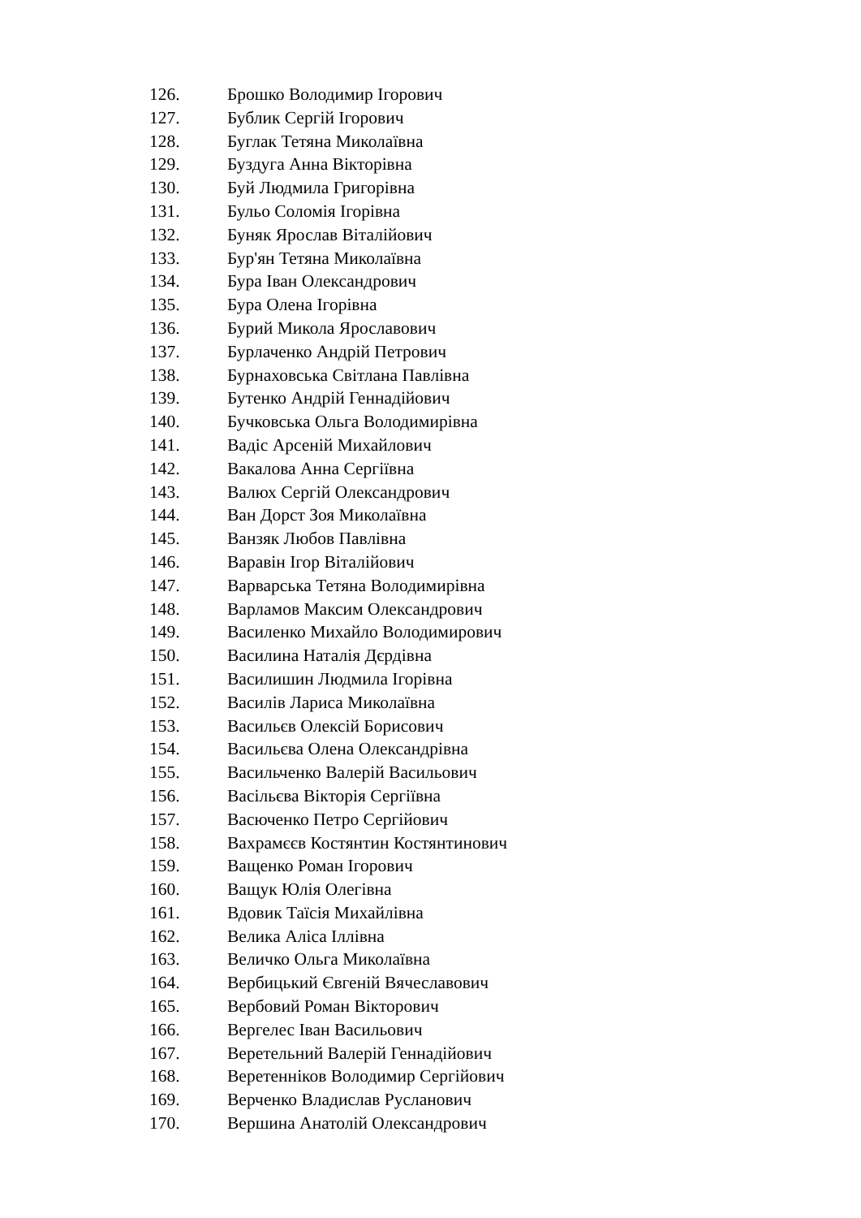126. Брошко Володимир Ігорович
127. Бублик Сергій Ігорович
128. Буглак Тетяна Миколаївна
129. Буздуга Анна Вікторівна
130. Буй Людмила Григорівна
131. Бульо Соломія Ігорівна
132. Буняк Ярослав Віталійович
133. Бур'ян Тетяна Миколаївна
134. Бура Іван Олександрович
135. Бура Олена Ігорівна
136. Бурий Микола Ярославович
137. Бурлаченко Андрій Петрович
138. Бурнаховська Світлана Павлівна
139. Бутенко Андрій Геннадійович
140. Бучковська Ольга Володимирівна
141. Вадіс Арсеній Михайлович
142. Вакалова Анна Сергіївна
143. Валюх Сергій Олександрович
144. Ван Дорст Зоя Миколаївна
145. Ванзяк Любов Павлівна
146. Варавін Ігор Віталійович
147. Варварська Тетяна Володимирівна
148. Варламов Максим Олександрович
149. Василенко Михайло Володимирович
150. Василина Наталія Дєрдівна
151. Василишин Людмила Ігорівна
152. Василів Лариса Миколаївна
153. Васильєв Олексій Борисович
154. Васильєва Олена Олександрівна
155. Васильченко Валерій Васильович
156. Васільєва Вікторія Сергіївна
157. Васюченко Петро Сергійович
158. Вахрамєєв Костянтин Костянтинович
159. Ващенко Роман Ігорович
160. Ващук Юлія Олегівна
161. Вдовик Таїсія Михайлівна
162. Велика Аліса Іллівна
163. Величко Ольга Миколаївна
164. Вербицький Євгеній Вячеславович
165. Вербовий Роман Вікторович
166. Вергелес Іван Васильович
167. Веретельний Валерій Геннадійович
168. Веретенніков Володимир Сергійович
169. Верченко Владислав Русланович
170. Вершина Анатолій Олександрович